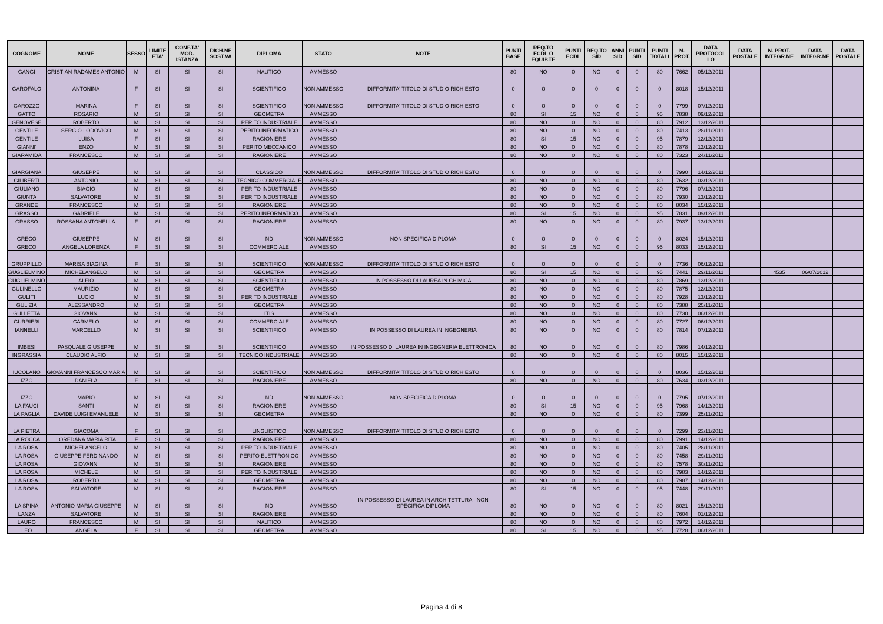| COGNOME | NOME | SESSO | LIMITE ETA' | CONF.TA' MOD. ISTANZA | DICH.NE SOST.VA | DIPLOMA | STATO | NOTE | PUNTI BASE | REQ.TO ECDL O EQUIP.TE | PUNTI ECDL | REQ.TO SID | ANNI SID | PUNTI SID | PUNTI TOTALI | N. PROT. | DATA PROTOCOL LO | DATA POSTALE | N. PROT. INTEGR.NE | DATA INTEGR.NE | DATA POSTALE |
| --- | --- | --- | --- | --- | --- | --- | --- | --- | --- | --- | --- | --- | --- | --- | --- | --- | --- | --- | --- | --- | --- |
| GANGI | CRISTIAN RADAMES ANTONIO | M | SI | SI | SI | NAUTICO | AMMESSO | | 80 | NO | 0 | NO | 0 | 0 | 80 | 7662 | 05/12/2011 | | | | |
| GAROFALO | ANTONINA | F | SI | SI | SI | SCIENTIFICO | NON AMMESSO | DIFFORMITA' TITOLO DI STUDIO RICHIESTO | 0 | 0 | 0 | 0 | 0 | 0 | 0 | 8018 | 15/12/2011 | | | | |
| GAROZZO | MARINA | F | SI | SI | SI | SCIENTIFICO | NON AMMESSO | DIFFORMITA' TITOLO DI STUDIO RICHIESTO | 0 | 0 | 0 | 0 | 0 | 0 | 0 | 7799 | 07/12/2011 | | | | |
| GATTO | ROSARIO | M | SI | SI | SI | GEOMETRA | AMMESSO | | 80 | SI | 15 | NO | 0 | 0 | 95 | 7838 | 09/12/2011 | | | | |
| GENOVESE | ROBERTO | M | SI | SI | SI | PERITO INDUSTRIALE | AMMESSO | | 80 | NO | 0 | NO | 0 | 0 | 80 | 7912 | 13/12/2011 | | | | |
| GENTILE | SERGIO LODOVICO | M | SI | SI | SI | PERITO INFORMATICO | AMMESSO | | 80 | NO | 0 | NO | 0 | 0 | 80 | 7413 | 28/11/2011 | | | | |
| GENTILE | LUISA | F | SI | SI | SI | RAGIONIERE | AMMESSO | | 80 | SI | 15 | NO | 0 | 0 | 95 | 7879 | 12/12/2011 | | | | |
| GIANNI' | ENZO | M | SI | SI | SI | PERITO MECCANICO | AMMESSO | | 80 | NO | 0 | NO | 0 | 0 | 80 | 7878 | 12/12/2011 | | | | |
| GIARAMIDA | FRANCESCO | M | SI | SI | SI | RAGIONIERE | AMMESSO | | 80 | NO | 0 | NO | 0 | 0 | 80 | 7323 | 24/11/2011 | | | | |
| GIARGIANA | GIUSEPPE | M | SI | SI | SI | CLASSICO | NON AMMESSO | DIFFORMITA' TITOLO DI STUDIO RICHIESTO | 0 | 0 | 0 | 0 | 0 | 0 | 0 | 7990 | 14/12/2011 | | | | |
| GILIBERTI | ANTONIO | M | SI | SI | SI | TECNICO COMMERCIALE | AMMESSO | | 80 | NO | 0 | NO | 0 | 0 | 80 | 7632 | 02/12/2011 | | | | |
| GIULIANO | BIAGIO | M | SI | SI | SI | PERITO INDUSTRIALE | AMMESSO | | 80 | NO | 0 | NO | 0 | 0 | 80 | 7796 | 07/12/2011 | | | | |
| GIUNTA | SALVATORE | M | SI | SI | SI | PERITO INDUSTRIALE | AMMESSO | | 80 | NO | 0 | NO | 0 | 0 | 80 | 7930 | 13/12/2011 | | | | |
| GRANDE | FRANCESCO | M | SI | SI | SI | RAGIONIERE | AMMESSO | | 80 | NO | 0 | NO | 0 | 0 | 80 | 8034 | 15/12/2011 | | | | |
| GRASSO | GABRIELE | M | SI | SI | SI | PERITO INFORMATICO | AMMESSO | | 80 | SI | 15 | NO | 0 | 0 | 95 | 7831 | 09/12/2011 | | | | |
| GRASSO | ROSSANA ANTONELLA | F | SI | SI | SI | RAGIONIERE | AMMESSO | | 80 | NO | 0 | NO | 0 | 0 | 80 | 7937 | 13/12/2011 | | | | |
| GRECO | GIUSEPPE | M | SI | SI | SI | ND | NON AMMESSO | NON SPECIFICA DIPLOMA | 0 | 0 | 0 | 0 | 0 | 0 | 0 | 8024 | 15/12/2011 | | | | |
| GRECO | ANGELA LORENZA | F | SI | SI | SI | COMMERCIALE | AMMESSO | | 80 | SI | 15 | NO | 0 | 0 | 95 | 8033 | 15/12/2011 | | | | |
| GRUPPILLO | MARISA BIAGINA | F | SI | SI | SI | SCIENTIFICO | NON AMMESSO | DIFFORMITA' TITOLO DI STUDIO RICHIESTO | 0 | 0 | 0 | 0 | 0 | 0 | 0 | 7736 | 06/12/2011 | | | | |
| GUGLIELMINO | MICHELANGELO | M | SI | SI | SI | GEOMETRA | AMMESSO | | 80 | SI | 15 | NO | 0 | 0 | 95 | 7441 | 29/11/2011 | | 4535 | 06/07/2012 | |
| GUGLIELMINO | ALFIO | M | SI | SI | SI | SCIENTIFICO | AMMESSO | IN POSSESSO DI LAUREA IN CHIMICA | 80 | NO | 0 | NO | 0 | 0 | 80 | 7869 | 12/12/2011 | | | | |
| GULINELLO | MAURIZIO | M | SI | SI | SI | GEOMETRA | AMMESSO | | 80 | NO | 0 | NO | 0 | 0 | 80 | 7875 | 12/12/2011 | | | | |
| GULITI | LUCIO | M | SI | SI | SI | PERITO INDUSTRIALE | AMMESSO | | 80 | NO | 0 | NO | 0 | 0 | 80 | 7928 | 13/12/2011 | | | | |
| GULIZIA | ALESSANDRO | M | SI | SI | SI | GEOMETRA | AMMESSO | | 80 | NO | 0 | NO | 0 | 0 | 80 | 7388 | 25/11/2011 | | | | |
| GULLETTA | GIOVANNI | M | SI | SI | SI | ITIS | AMMESSO | | 80 | NO | 0 | NO | 0 | 0 | 80 | 7730 | 06/12/2011 | | | | |
| GURRIERI | CARMELO | M | SI | SI | SI | COMMERCIALE | AMMESSO | | 80 | NO | 0 | NO | 0 | 0 | 80 | 7727 | 06/12/2011 | | | | |
| IANNELLI | MARCELLO | M | SI | SI | SI | SCIENTIFICO | AMMESSO | IN POSSESSO DI LAUREA IN INGEGNERIA | 80 | NO | 0 | NO | 0 | 0 | 80 | 7814 | 07/12/2011 | | | | |
| IMBESI | PASQUALE GIUSEPPE | M | SI | SI | SI | SCIENTIFICO | AMMESSO | IN POSSESSO DI LAUREA IN INGEGNERIA ELETTRONICA | 80 | NO | 0 | NO | 0 | 0 | 80 | 7986 | 14/12/2011 | | | | |
| INGRASSIA | CLAUDIO ALFIO | M | SI | SI | SI | TECNICO INDUSTRIALE | AMMESSO | | 80 | NO | 0 | NO | 0 | 0 | 80 | 8015 | 15/12/2011 | | | | |
| IUCOLANO | GIOVANNI FRANCESCO MARIA | M | SI | SI | SI | SCIENTIFICO | NON AMMESSO | DIFFORMITA' TITOLO DI STUDIO RICHIESTO | 0 | 0 | 0 | 0 | 0 | 0 | 0 | 8036 | 15/12/2011 | | | | |
| IZZO | DANIELA | F | SI | SI | SI | RAGIONIERE | AMMESSO | | 80 | NO | 0 | NO | 0 | 0 | 80 | 7634 | 02/12/2011 | | | | |
| IZZO | MARIO | M | SI | SI | SI | ND | NON AMMESSO | NON SPECIFICA DIPLOMA | 0 | 0 | 0 | 0 | 0 | 0 | 0 | 7795 | 07/12/2011 | | | | |
| LA FAUCI | SANTI | M | SI | SI | SI | RAGIONIERE | AMMESSO | | 80 | SI | 15 | NO | 0 | 0 | 95 | 7968 | 14/12/2011 | | | | |
| LA PAGLIA | DAVIDE LUIGI EMANUELE | M | SI | SI | SI | GEOMETRA | AMMESSO | | 80 | NO | 0 | NO | 0 | 0 | 80 | 7399 | 25/11/2011 | | | | |
| LA PIETRA | GIACOMA | F | SI | SI | SI | LINGUISTICO | NON AMMESSO | DIFFORMITA' TITOLO DI STUDIO RICHIESTO | 0 | 0 | 0 | 0 | 0 | 0 | 0 | 7299 | 23/11/2011 | | | | |
| LA ROCCA | LOREDANA MARIA RITA | F | SI | SI | SI | RAGIONIERE | AMMESSO | | 80 | NO | 0 | NO | 0 | 0 | 80 | 7991 | 14/12/2011 | | | | |
| LA ROSA | MICHELANGELO | M | SI | SI | SI | PERITO INDUSTRIALE | AMMESSO | | 80 | NO | 0 | NO | 0 | 0 | 80 | 7405 | 28/11/2011 | | | | |
| LA ROSA | GIUSEPPE FERDINANDO | M | SI | SI | SI | PERITO ELETTRONICO | AMMESSO | | 80 | NO | 0 | NO | 0 | 0 | 80 | 7458 | 29/11/2011 | | | | |
| LA ROSA | GIOVANNI | M | SI | SI | SI | RAGIONIERE | AMMESSO | | 80 | NO | 0 | NO | 0 | 0 | 80 | 7578 | 30/11/2011 | | | | |
| LA ROSA | MICHELE | M | SI | SI | SI | PERITO INDUSTRIALE | AMMESSO | | 80 | NO | 0 | NO | 0 | 0 | 80 | 7983 | 14/12/2011 | | | | |
| LA ROSA | ROBERTO | M | SI | SI | SI | GEOMETRA | AMMESSO | | 80 | NO | 0 | NO | 0 | 0 | 80 | 7987 | 14/12/2011 | | | | |
| LA ROSA | SALVATORE | M | SI | SI | SI | RAGIONIERE | AMMESSO | | 80 | SI | 15 | NO | 0 | 0 | 95 | 7448 | 29/11/2011 | | | | |
| LA SPINA | ANTONIO MARIA GIUSEPPE | M | SI | SI | SI | ND | AMMESSO | IN POSSESSO DI LAUREA IN ARCHITETTURA - NON SPECIFICA DIPLOMA | 80 | NO | 0 | NO | 0 | 0 | 80 | 8021 | 15/12/2011 | | | | |
| LANZA | SALVATORE | M | SI | SI | SI | RAGIONIERE | AMMESSO | | 80 | NO | 0 | NO | 0 | 0 | 80 | 7604 | 01/12/2011 | | | | |
| LAURO | FRANCESCO | M | SI | SI | SI | NAUTICO | AMMESSO | | 80 | NO | 0 | NO | 0 | 0 | 80 | 7972 | 14/12/2011 | | | | |
| LEO | ANGELA | F | SI | SI | SI | GEOMETRA | AMMESSO | | 80 | SI | 15 | NO | 0 | 0 | 95 | 7728 | 06/12/2011 | | | | |
Pagina 4 di 8